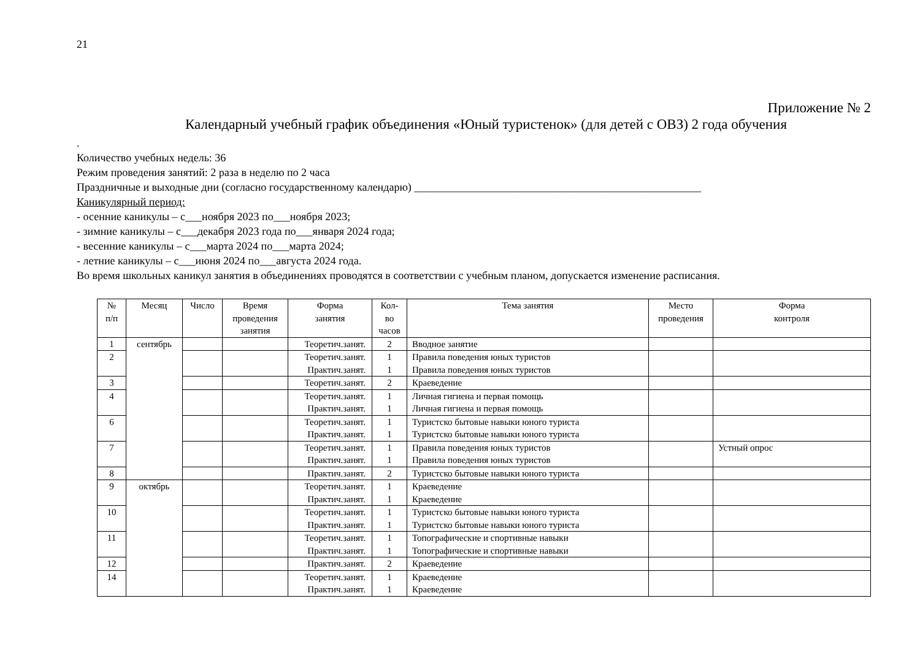21
Приложение № 2
Календарный учебный график объединения «Юный туристенок» (для детей с ОВЗ) 2 года обучения
.
Количество учебных недель: 36
Режим проведения занятий: 2 раза в неделю по 2 часа
Праздничные и выходные дни (согласно государственному календарю) ____________________________________________________
Каникулярный период:
- осенние каникулы – с___ноября 2023 по___ноября 2023;
- зимние каникулы – с___декабря 2023 года по___января 2024 года;
- весенние каникулы – с___марта 2024 по___марта 2024;
- летние каникулы – с___июня 2024 по___августа 2024 года.
Во время школьных каникул занятия в объединениях проводятся в соответствии с учебным планом, допускается изменение расписания.
| № п/п | Месяц | Число | Время проведения занятия | Форма занятия | Кол- во часов | Тема занятия | Место проведения | Форма контроля |
| --- | --- | --- | --- | --- | --- | --- | --- | --- |
| 1 | сентябрь | | | Теоретич.занят. | 2 | Вводное занятие | | |
| 2 | | | | Теоретич.занят. Практич.занят. | 1 1 | Правила поведения юных туристов Правила поведения юных туристов | | |
| 3 | | | | Теоретич.занят. | 2 | Краеведение | | |
| 4 | | | | Теоретич.занят. Практич.занят. | 1 1 | Личная гигиена и первая помощь Личная гигиена и первая помощь | | |
| 6 | | | | Теоретич.занят. Практич.занят. | 1 1 | Туристско бытовые навыки юного туриста Туристско бытовые навыки юного туриста | | |
| 7 | | | | Теоретич.занят. Практич.занят. | 1 1 | Правила поведения юных туристов Правила поведения юных туристов | | Устный опрос |
| 8 | | | | Практич.занят. | 2 | Туристско бытовые навыки юного туриста | | |
| 9 | октябрь | | | Теоретич.занят. Практич.занят. | 1 1 | Краеведение Краеведение | | |
| 10 | | | | Теоретич.занят. Практич.занят. | 1 1 | Туристско бытовые навыки юного туриста Туристско бытовые навыки юного туриста | | |
| 11 | | | | Теоретич.занят. Практич.занят. | 1 1 | Топографические и спортивные навыки Топографические и спортивные навыки | | |
| 12 | | | | Практич.занят. | 2 | Краеведение | | |
| 14 | | | | Теоретич.занят. Практич.занят. | 1 1 | Краеведение Краеведение | | |